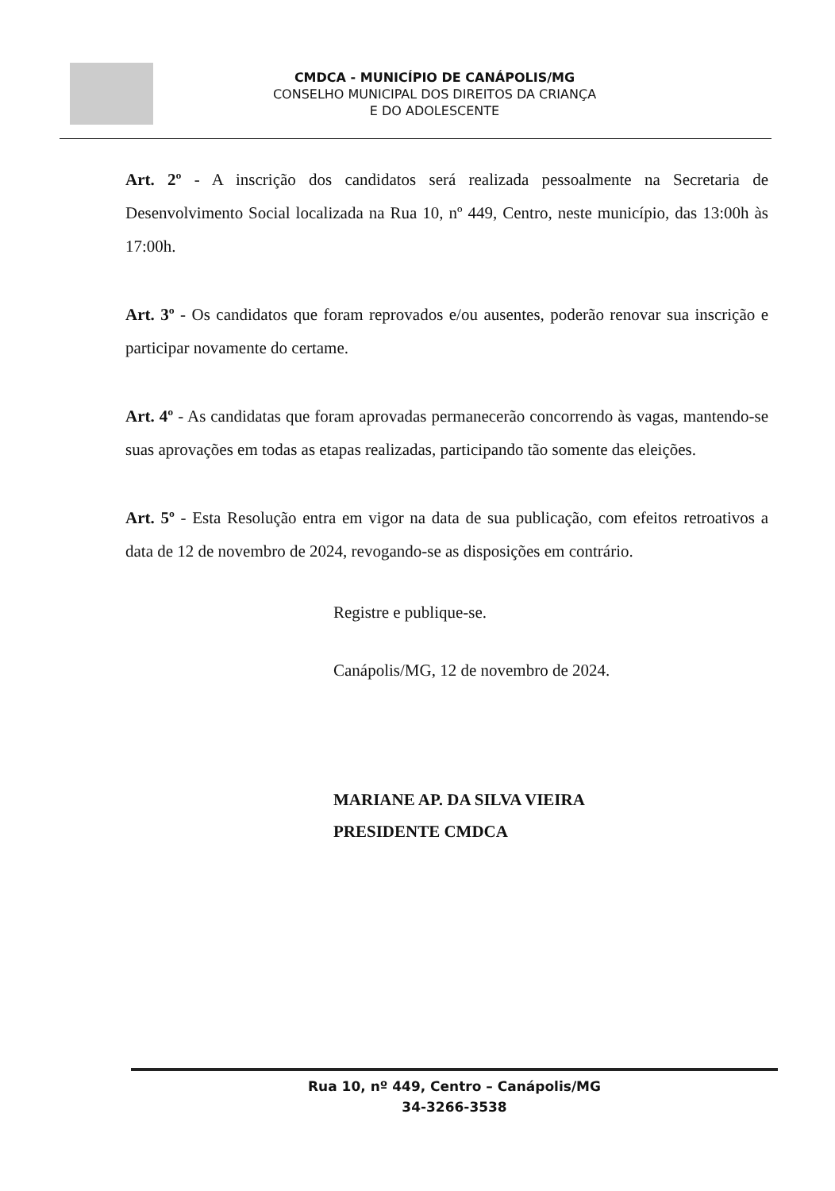CMDCA - MUNICÍPIO DE CANÁPOLIS/MG
CONSELHO MUNICIPAL DOS DIREITOS DA CRIANÇA
E DO ADOLESCENTE
Art. 2º - A inscrição dos candidatos será realizada pessoalmente na Secretaria de Desenvolvimento Social localizada na Rua 10, nº 449, Centro, neste município, das 13:00h às 17:00h.
Art. 3º - Os candidatos que foram reprovados e/ou ausentes, poderão renovar sua inscrição e participar novamente do certame.
Art. 4º - As candidatas que foram aprovadas permanecerão concorrendo às vagas, mantendo-se suas aprovações em todas as etapas realizadas, participando tão somente das eleições.
Art. 5º - Esta Resolução entra em vigor na data de sua publicação, com efeitos retroativos a data de 12 de novembro de 2024, revogando-se as disposições em contrário.
Registre e publique-se.
Canápolis/MG, 12 de novembro de 2024.
MARIANE AP. DA SILVA VIEIRA
PRESIDENTE CMDCA
Rua 10, nº 449, Centro – Canápolis/MG
34-3266-3538